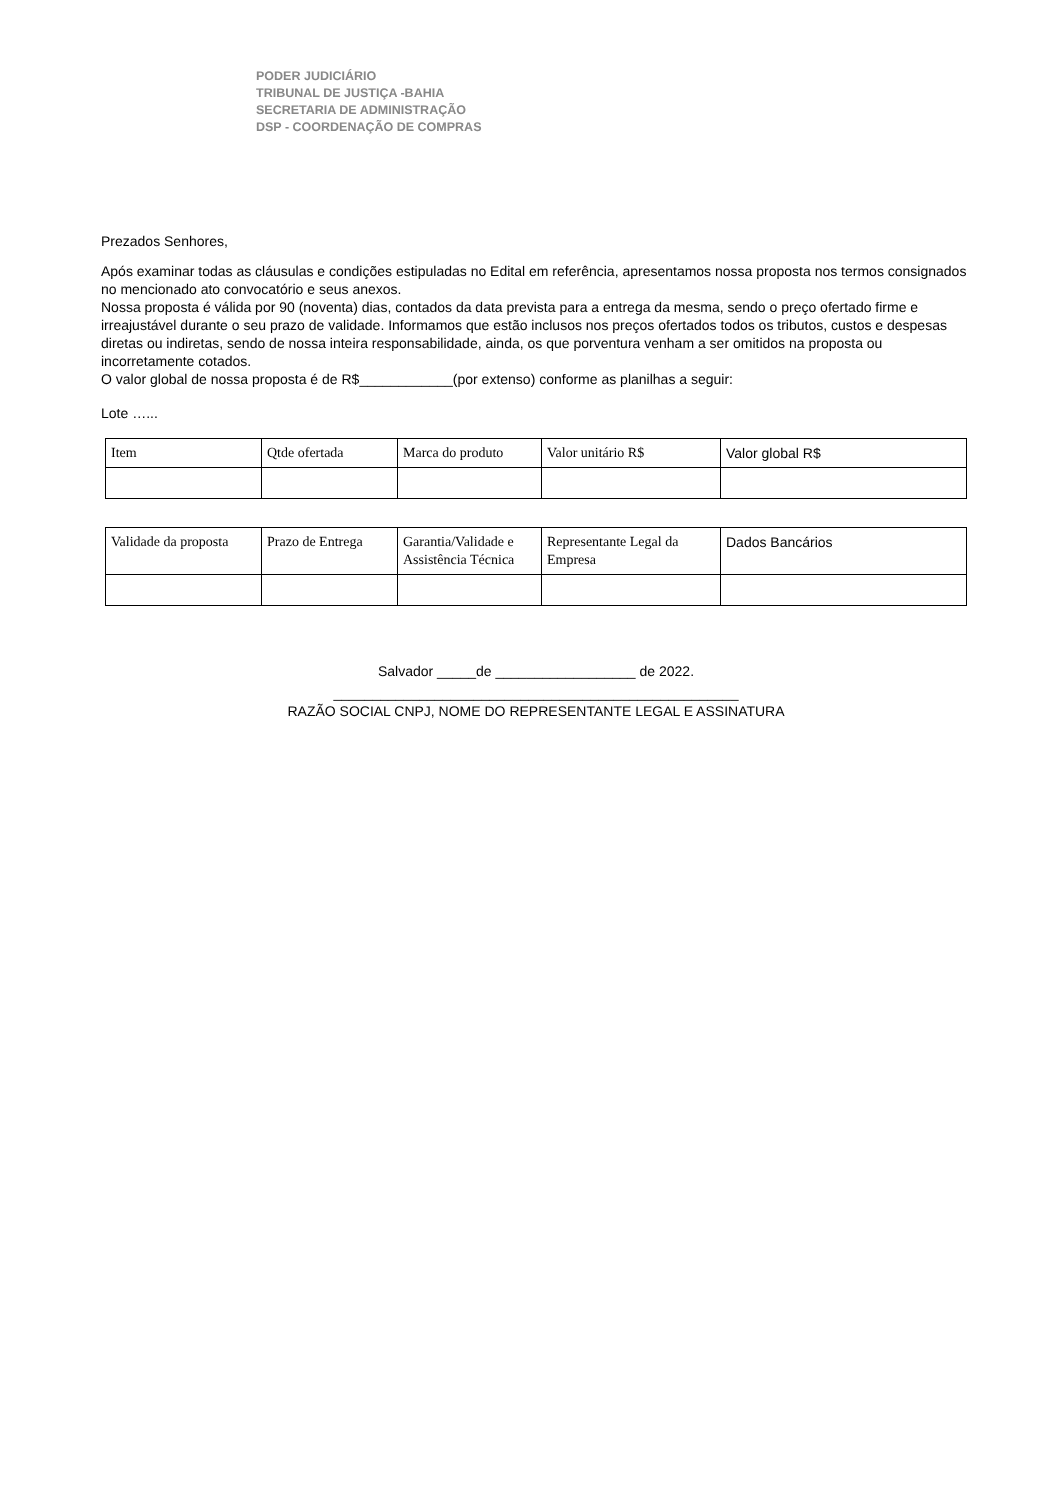PODER JUDICIÁRIO
TRIBUNAL DE JUSTIÇA -BAHIA
SECRETARIA DE ADMINISTRAÇÃO
DSP - COORDENAÇÃO DE COMPRAS
Prezados Senhores,
Após examinar todas as cláusulas e condições estipuladas no Edital em referência, apresentamos nossa proposta nos termos consignados no mencionado ato convocatório e seus anexos.
Nossa proposta é válida por 90 (noventa) dias, contados da data prevista para a entrega da mesma, sendo o preço ofertado firme e irreajustável durante o seu prazo de validade. Informamos que estão inclusos nos preços ofertados todos os tributos, custos e despesas diretas ou indiretas, sendo de nossa inteira responsabilidade, ainda, os que porventura venham a ser omitidos na proposta ou incorretamente cotados.
O valor global de nossa proposta é de R$____________(por extenso) conforme as planilhas a seguir:
Lote …...
| Item | Qtde ofertada | Marca do produto | Valor unitário R$ | Valor global R$ |
| Validade da proposta | Prazo de Entrega | Garantia/Validade e Assistência Técnica | Representante Legal da Empresa | Dados Bancários |
Salvador _____de __________________ de 2022.
____________________________________________________
RAZÃO SOCIAL CNPJ, NOME DO REPRESENTANTE LEGAL E ASSINATURA